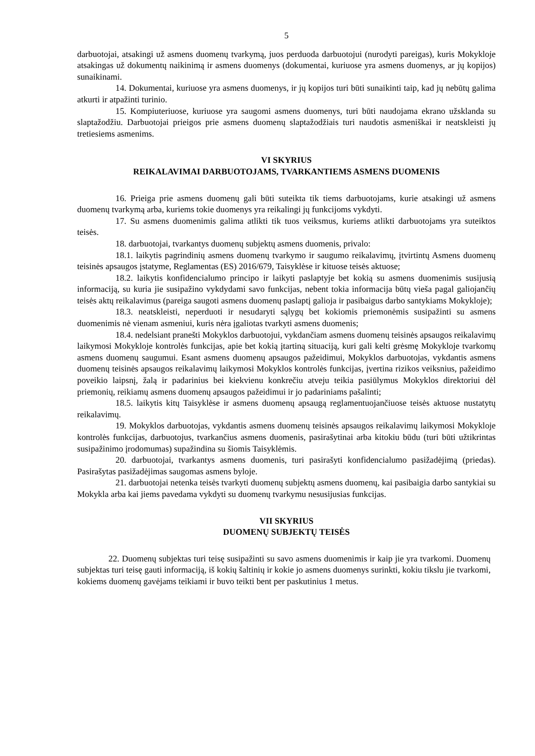5
darbuotojai, atsakingi už asmens duomenų tvarkymą, juos perduoda darbuotojui (nurodyti pareigas), kuris Mokykloje atsakingas už dokumentų naikinimą ir asmens duomenys (dokumentai, kuriuose yra asmens duomenys, ar jų kopijos) sunaikinami.
14. Dokumentai, kuriuose yra asmens duomenys, ir jų kopijos turi būti sunaikinti taip, kad jų nebūtų galima atkurti ir atpažinti turinio.
15. Kompiuteriuose, kuriuose yra saugomi asmens duomenys, turi būti naudojama ekrano užsklanda su slaptažodžiu. Darbuotojai prieigos prie asmens duomenų slaptažodžiais turi naudotis asmeniškai ir neatskleisti jų tretiesiems asmenims.
VI SKYRIUS
REIKALAVIMAI DARBUOTOJAMS, TVARKANTIEMS ASMENS DUOMENIS
16. Prieiga prie asmens duomenų gali būti suteikta tik tiems darbuotojams, kurie atsakingi už asmens duomenų tvarkymą arba, kuriems tokie duomenys yra reikalingi jų funkcijoms vykdyti.
17. Su asmens duomenimis galima atlikti tik tuos veiksmus, kuriems atlikti darbuotojams yra suteiktos teisės.
18. darbuotojai, tvarkantys duomenų subjektų asmens duomenis, privalo:
18.1. laikytis pagrindinių asmens duomenų tvarkymo ir saugumo reikalavimų, įtvirtintų Asmens duomenų teisinės apsaugos įstatyme, Reglamentas (ES) 2016/679, Taisyklėse ir kituose teisės aktuose;
18.2. laikytis konfidencialumo principo ir laikyti paslaptyje bet kokią su asmens duomenimis susijusią informaciją, su kuria jie susipažino vykdydami savo funkcijas, nebent tokia informacija būtų vieša pagal galiojančių teisės aktų reikalavimus (pareiga saugoti asmens duomenų paslaptį galioja ir pasibaigus darbo santykiams Mokykloje);
18.3. neatskleisti, neperduoti ir nesudaryti sąlygų bet kokiomis priemonėmis susipažinti su asmens duomenimis nė vienam asmeniui, kuris nėra įgaliotas tvarkyti asmens duomenis;
18.4. nedelsiant pranešti Mokyklos darbuotojui, vykdančiam asmens duomenų teisinės apsaugos reikalavimų laikymosi Mokykloje kontrolės funkcijas, apie bet kokią įtartiną situaciją, kuri gali kelti grėsmę Mokykloje tvarkomų asmens duomenų saugumui. Esant asmens duomenų apsaugos pažeidimui, Mokyklos darbuotojas, vykdantis asmens duomenų teisinės apsaugos reikalavimų laikymosi Mokyklos kontrolės funkcijas, įvertina rizikos veiksnius, pažeidimo poveikio laipsnį, žalą ir padarinius bei kiekvienu konkrečiu atveju teikia pasiūlymus Mokyklos direktoriui dėl priemonių, reikiamų asmens duomenų apsaugos pažeidimui ir jo padariniams pašalinti;
18.5. laikytis kitų Taisyklėse ir asmens duomenų apsaugą reglamentuojančiuose teisės aktuose nustatytų reikalavimų.
19. Mokyklos darbuotojas, vykdantis asmens duomenų teisinės apsaugos reikalavimų laikymosi Mokykloje kontrolės funkcijas, darbuotojus, tvarkančius asmens duomenis, pasirašytinai arba kitokiu būdu (turi būti užtikrintas susipažinimo įrodomumas) supažindina su šiomis Taisyklėmis.
20. darbuotojai, tvarkantys asmens duomenis, turi pasirašyti konfidencialumo pasižadėjimą (priedas). Pasirašytas pasižadėjimas saugomas asmens byloje.
21. darbuotojai netenka teisės tvarkyti duomenų subjektų asmens duomenų, kai pasibaigia darbo santykiai su Mokykla arba kai jiems pavedama vykdyti su duomenų tvarkymu nesusijusias funkcijas.
VII SKYRIUS
DUOMENŲ SUBJEKTŲ TEISĖS
22. Duomenų subjektas turi teisę susipažinti su savo asmens duomenimis ir kaip jie yra tvarkomi. Duomenų subjektas turi teisę gauti informaciją, iš kokių šaltinių ir kokie jo asmens duomenys surinkti, kokiu tikslu jie tvarkomi, kokiems duomenų gavėjams teikiami ir buvo teikti bent per paskutinius 1 metus.